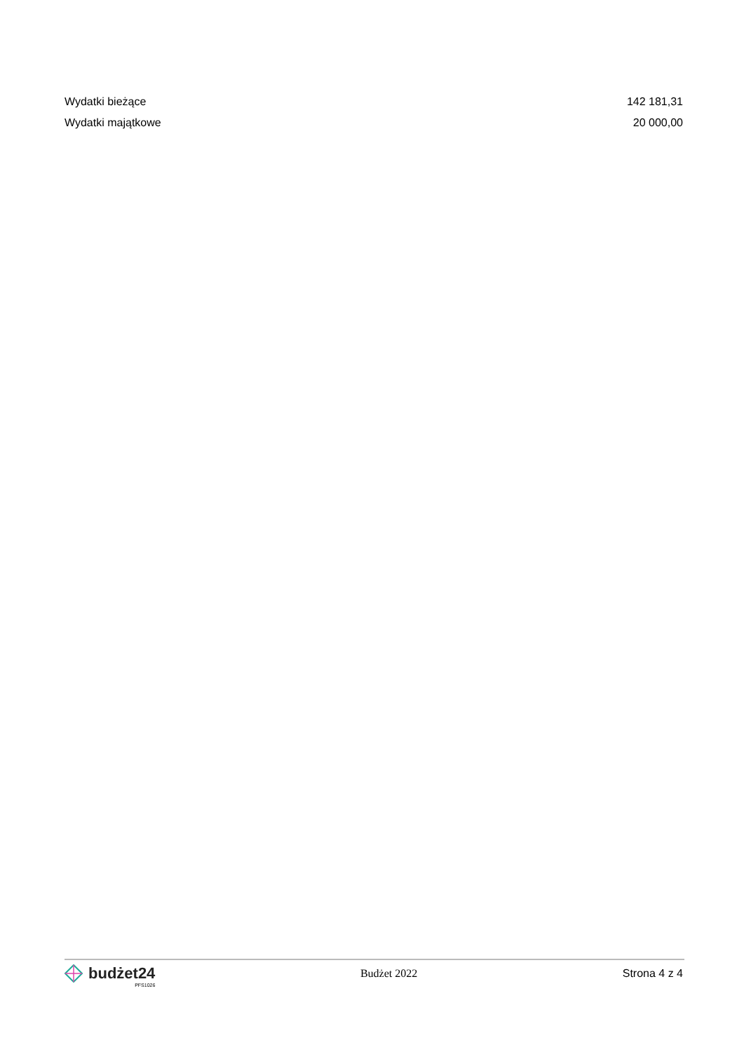| Wydatki bieżące | 142 181,31 |
| Wydatki majątkowe | 20 000,00 |
budżet24
PFS1026
Budżet 2022 Strona 4 z 4